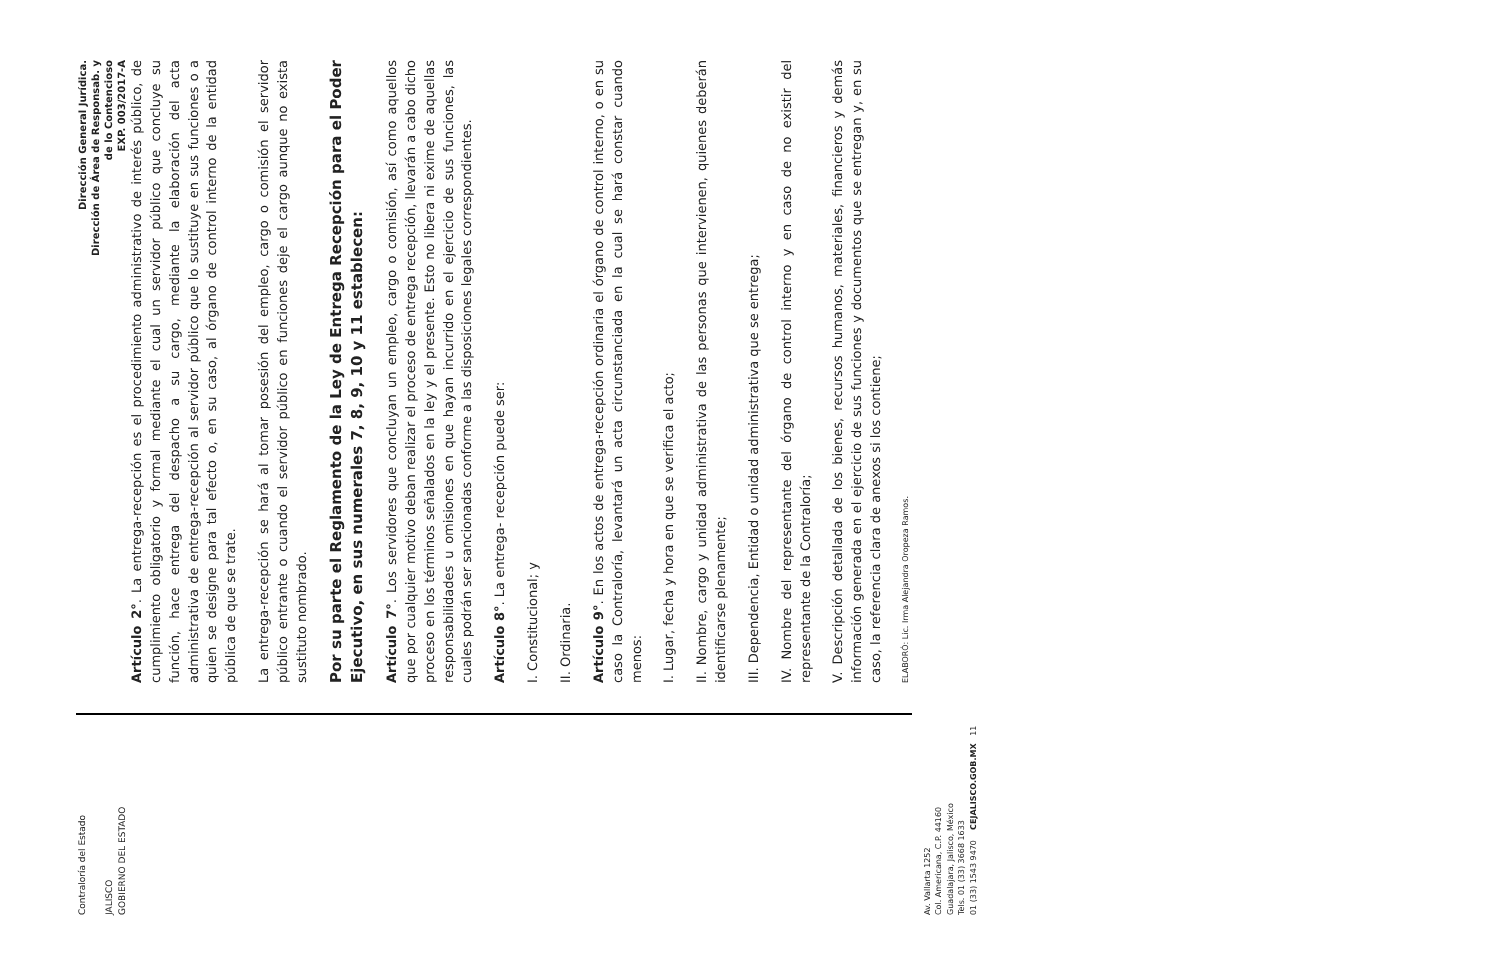Contraloría del Estado
JALISCO
GOBIERNO DEL ESTADO
Dirección General Jurídica.
Dirección de Área de Responsab. y
de lo Contencioso
EXP. 003/2017-A
Artículo 2°. La entrega-recepción es el procedimiento administrativo de interés público, de cumplimiento obligatorio y formal mediante el cual un servidor público que concluye su función, hace entrega del despacho a su cargo, mediante la elaboración del acta administrativa de entrega-recepción al servidor público que lo sustituye en sus funciones o a quien se designe para tal efecto o, en su caso, al órgano de control interno de la entidad pública de que se trate.
La entrega-recepción se hará al tomar posesión del empleo, cargo o comisión el servidor público entrante o cuando el servidor público en funciones deje el cargo aunque no exista sustituto nombrado.
Por su parte el Reglamento de la Ley de Entrega Recepción para el Poder Ejecutivo, en sus numerales 7, 8, 9, 10 y 11 establecen:
Artículo 7°. Los servidores que concluyan un empleo, cargo o comisión, así como aquellos que por cualquier motivo deban realizar el proceso de entrega recepción, llevarán a cabo dicho proceso en los términos señalados en la ley y el presente. Esto no libera ni exime de aquellas responsabilidades u omisiones en que hayan incurrido en el ejercicio de sus funciones, las cuales podrán ser sancionadas conforme a las disposiciones legales correspondientes.
Artículo 8°. La entrega- recepción puede ser:
I. Constitucional; y
II. Ordinaria.
Artículo 9°. En los actos de entrega-recepción ordinaria el órgano de control interno, o en su caso la Contraloría, levantará un acta circunstanciada en la cual se hará constar cuando menos:
I. Lugar, fecha y hora en que se verifica el acto;
II. Nombre, cargo y unidad administrativa de las personas que intervienen, quienes deberán identificarse plenamente;
III. Dependencia, Entidad o unidad administrativa que se entrega;
IV. Nombre del representante del órgano de control interno y en caso de no existir del representante de la Contraloría;
V. Descripción detallada de los bienes, recursos humanos, materiales, financieros y demás información generada en el ejercicio de sus funciones y documentos que se entregan y, en su caso, la referencia clara de anexos si los contiene;
ELABORÓ: Lic. Irma Alejandra Oropeza Ramos.
Av. Vallarta 1252
Col. Americana, C.P. 44160
Guadalajara, Jalisco, México
Tels. 01 (33) 3668 1633
01 (33) 1543 9470 CEJALISCO.GOB.MX 11